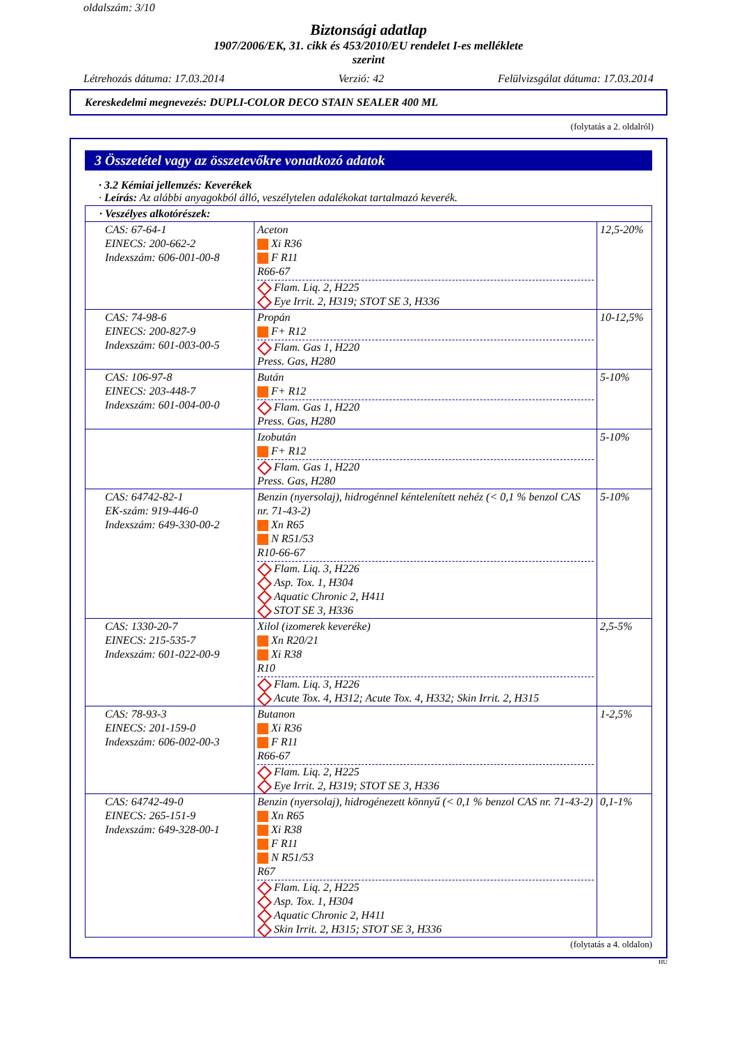oldalszám: 3/10
Biztonsági adatlap
1907/2006/EK, 31. cikk és 453/2010/EU rendelet I-es melléklete
szerint
Létrehozás dátuma: 17.03.2014 Verzió: 42 Felülvizsgálat dátuma: 17.03.2014
Kereskedelmi megnevezés: DUPLI-COLOR DECO STAIN SEALER 400 ML
(folytatás a 2. oldalról)
3 Összetétel vagy az összetevőkre vonatkozó adatok
· 3.2 Kémiai jellemzés: Keverékek
· Leírás: Az alábbi anyagokból álló, veszélytelen adalékokat tartalmazó keverék.
| · Veszélyes alkotórészek: | | |
| CAS: 67-64-1 EINECS: 200-662-2 Indexszám: 606-001-00-8 | Aceton Xi R36 F R11 R66-67 Flam. Liq. 2, H225 Eye Irrit. 2, H319; STOT SE 3, H336 | 12,5-20% |
| CAS: 74-98-6 EINECS: 200-827-9 Indexszám: 601-003-00-5 | Propán F+ R12 Flam. Gas 1, H220 Press. Gas, H280 | 10-12,5% |
| CAS: 106-97-8 EINECS: 203-448-7 Indexszám: 601-004-00-0 | Bután F+ R12 Flam. Gas 1, H220 Press. Gas, H280 | 5-10% |
| | Izobután F+ R12 Flam. Gas 1, H220 Press. Gas, H280 | 5-10% |
| CAS: 64742-82-1 EK-szám: 919-446-0 Indexszám: 649-330-00-2 | Benzin (nyersolaj), hidrogénnel kéntelenített nehéz (< 0,1 % benzol CAS nr. 71-43-2) Xn R65 N R51/53 R10-66-67 Flam. Liq. 3, H226 Asp. Tox. 1, H304 Aquatic Chronic 2, H411 STOT SE 3, H336 | 5-10% |
| CAS: 1330-20-7 EINECS: 215-535-7 Indexszám: 601-022-00-9 | Xilol (izomerek keveréke) Xn R20/21 Xi R38 R10 Flam. Liq. 3, H226 Acute Tox. 4, H312; Acute Tox. 4, H332; Skin Irrit. 2, H315 | 2,5-5% |
| CAS: 78-93-3 EINECS: 201-159-0 Indexszám: 606-002-00-3 | Butanon Xi R36 F R11 R66-67 Flam. Liq. 2, H225 Eye Irrit. 2, H319; STOT SE 3, H336 | 1-2,5% |
| CAS: 64742-49-0 EINECS: 265-151-9 Indexszám: 649-328-00-1 | Benzin (nyersolaj), hidrogénezett könnyű (< 0,1 % benzol CAS nr. 71-43-2) Xn R65 Xi R38 F R11 N R51/53 R67 Flam. Liq. 2, H225 Asp. Tox. 1, H304 Aquatic Chronic 2, H411 Skin Irrit. 2, H315; STOT SE 3, H336 | 0,1-1% |
(folytatás a 4. oldalon)
HU